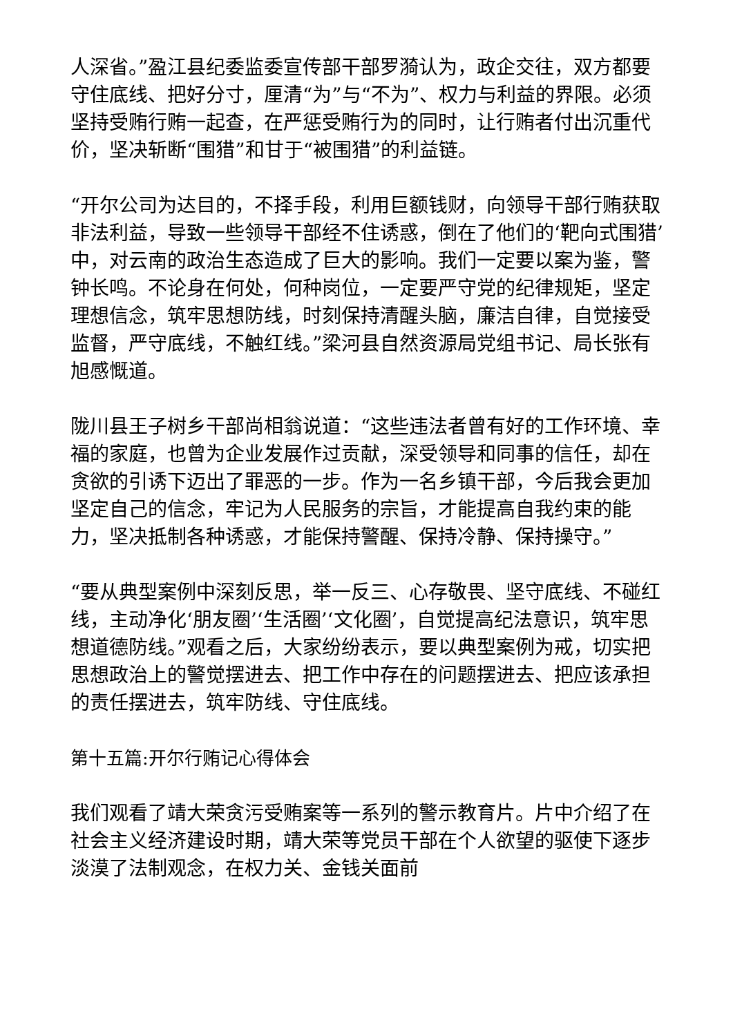人深省。”盈江县纪委监委宣传部干部罗漪认为，政企交往，双方都要守住底线、把好分寸，厘清“为”与“不为”、权力与利益的界限。必须坚持受贿行贿一起查，在严惩受贿行为的同时，让行贿者付出沉重代价，坚决斩断“围猎”和甘于“被围猎”的利益链。
“开尔公司为达目的，不择手段，利用巨额钱财，向领导干部行贿获取非法利益，导致一些领导干部经不住诱惑，倒在了他们的‘靶向式围猎’中，对云南的政治生态造成了巨大的影响。我们一定要以案为鉴，警钟长鸣。不论身在何处，何种岗位，一定要严守党的纪律规矩，坚定理想信念，筑牢思想防线，时刻保持清醒头脑，廉洁自律，自觉接受监督，严守底线，不触红线。”梁河县自然资源局党组书记、局长张有旭感慨道。
陇川县王子树乡干部尚相翁说道：“这些违法者曾有好的工作环境、幸福的家庭，也曾为企业发展作过贡献，深受领导和同事的信任，却在贪欲的引诱下迈出了罪恶的一步。作为一名乡镇干部，今后我会更加坚定自己的信念，牢记为人民服务的宗旨，才能提高自我约束的能力，坚决抵制各种诱惑，才能保持警醒、保持冷静、保持操守。”
“要从典型案例中深刻反思，举一反三、心存敬畏、坚守底线、不碰红线，主动净化‘朋友圈’‘生活圈’‘文化圈’，自觉提高纪法意识，筑牢思想道德防线。”观看之后，大家纷纷表示，要以典型案例为戒，切实把思想政治上的警觉摆进去、把工作中存在的问题摆进去、把应该承担的责任摆进去，筑牢防线、守住底线。
第十五篇:开尔行贿记心得体会
我们观看了靖大荣贪污受贿案等一系列的警示教育片。片中介绍了在社会主义经济建设时期，靖大荣等党员干部在个人欲望的驱使下逐步淡漠了法制观念，在权力关、金钱关面前